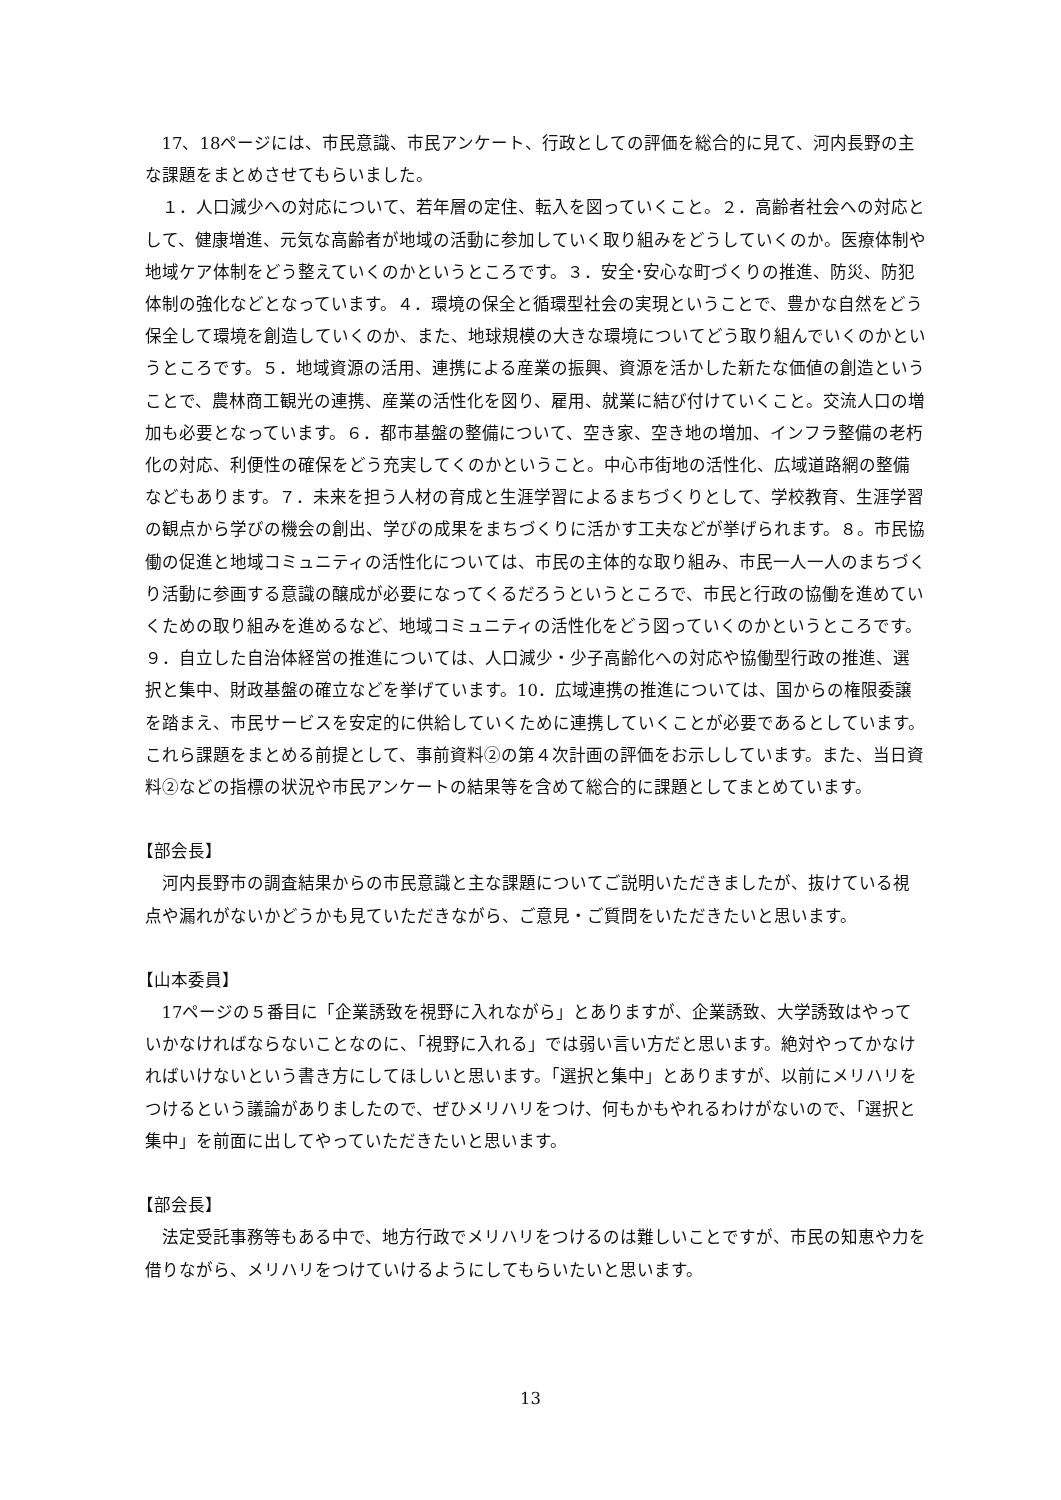17、18ページには、市民意識、市民アンケート、行政としての評価を総合的に見て、河内長野の主な課題をまとめさせてもらいました。
１．人口減少への対応について、若年層の定住、転入を図っていくこと。２．高齢者社会への対応として、健康増進、元気な高齢者が地域の活動に参加していく取り組みをどうしていくのか。医療体制や地域ケア体制をどう整えていくのかというところです。３．安全･安心な町づくりの推進、防災、防犯体制の強化などとなっています。４．環境の保全と循環型社会の実現ということで、豊かな自然をどう保全して環境を創造していくのか、また、地球規模の大きな環境についてどう取り組んでいくのかというところです。５．地域資源の活用、連携による産業の振興、資源を活かした新たな価値の創造ということで、農林商工観光の連携、産業の活性化を図り、雇用、就業に結び付けていくこと。交流人口の増加も必要となっています。６．都市基盤の整備について、空き家、空き地の増加、インフラ整備の老朽化の対応、利便性の確保をどう充実してくのかということ。中心市街地の活性化、広域道路網の整備などもあります。７．未来を担う人材の育成と生涯学習によるまちづくりとして、学校教育、生涯学習の観点から学びの機会の創出、学びの成果をまちづくりに活かす工夫などが挙げられます。８。市民協働の促進と地域コミュニティの活性化については、市民の主体的な取り組み、市民一人一人のまちづくり活動に参画する意識の醸成が必要になってくるだろうというところで、市民と行政の協働を進めていくための取り組みを進めるなど、地域コミュニティの活性化をどう図っていくのかというところです。９．自立した自治体経営の推進については、人口減少・少子高齢化への対応や協働型行政の推進、選択と集中、財政基盤の確立などを挙げています。10．広域連携の推進については、国からの権限委譲を踏まえ、市民サービスを安定的に供給していくために連携していくことが必要であるとしています。これら課題をまとめる前提として、事前資料②の第４次計画の評価をお示ししています。また、当日資料②などの指標の状況や市民アンケートの結果等を含めて総合的に課題としてまとめています。
【部会長】
河内長野市の調査結果からの市民意識と主な課題についてご説明いただきましたが、抜けている視点や漏れがないかどうかも見ていただきながら、ご意見・ご質問をいただきたいと思います。
【山本委員】
17ページの５番目に「企業誘致を視野に入れながら」とありますが、企業誘致、大学誘致はやっていかなければならないことなのに、「視野に入れる」では弱い言い方だと思います。絶対やってかなければいけないという書き方にしてほしいと思います。「選択と集中」とありますが、以前にメリハリをつけるという議論がありましたので、ぜひメリハリをつけ、何もかもやれるわけがないので、「選択と集中」を前面に出してやっていただきたいと思います。
【部会長】
法定受託事務等もある中で、地方行政でメリハリをつけるのは難しいことですが、市民の知恵や力を借りながら、メリハリをつけていけるようにしてもらいたいと思います。
13